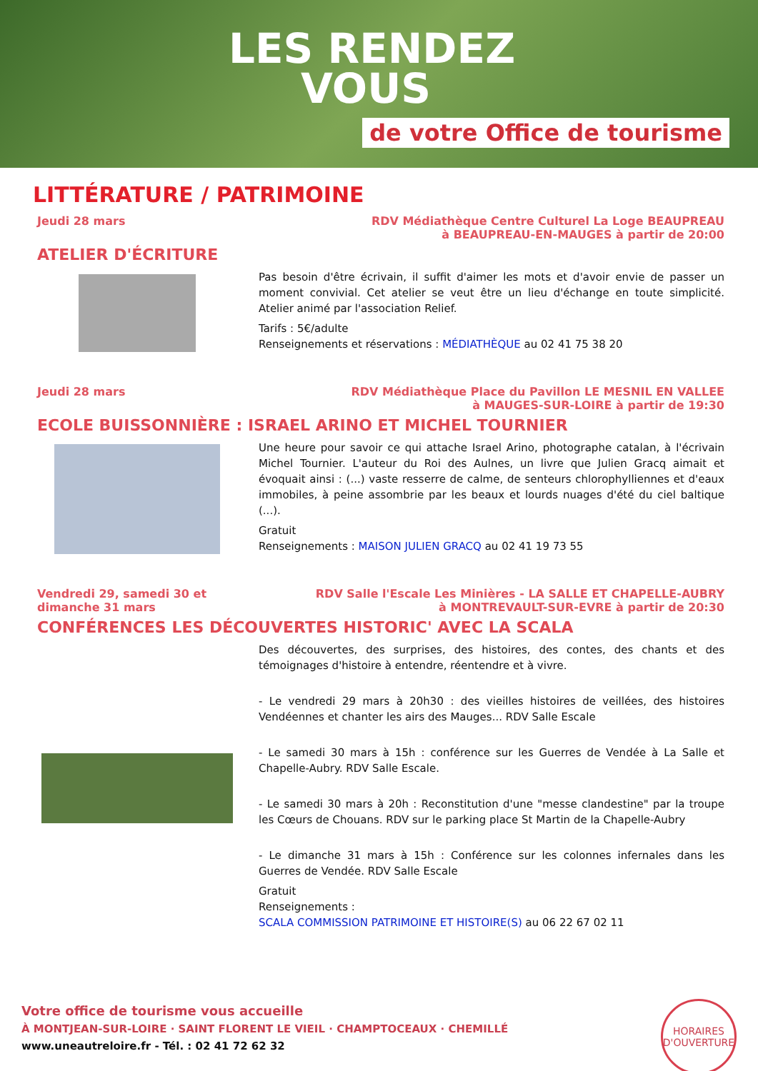LES RENDEZ
VOUS
de votre Office de tourisme
LITTÉRATURE / PATRIMOINE
Jeudi 28 mars RDV Médiathèque Centre Culturel La Loge BEAUPREAU
à BEAUPREAU-EN-MAUGES à partir de 20:00
ATELIER D'ÉCRITURE
Pas besoin d'être écrivain, il suffit d'aimer les mots et d'avoir envie de passer un moment convivial. Cet atelier se veut être un lieu d'échange en toute simplicité. Atelier animé par l'association Relief.
Tarifs : 5€/adulte
Renseignements et réservations : MÉDIATHÈQUE au 02 41 75 38 20
Jeudi 28 mars RDV Médiathèque Place du Pavillon LE MESNIL EN VALLEE
à MAUGES-SUR-LOIRE à partir de 19:30
ECOLE BUISSONNIÈRE : ISRAEL ARINO ET MICHEL TOURNIER
Une heure pour savoir ce qui attache Israel Arino, photographe catalan, à l'écrivain Michel Tournier. L'auteur du Roi des Aulnes, un livre que Julien Gracq aimait et évoquait ainsi : (...) vaste resserre de calme, de senteurs chlorophylliennes et d'eaux immobiles, à peine assombrie par les beaux et lourds nuages d'été du ciel baltique (...).
Gratuit
Renseignements : MAISON JULIEN GRACQ au 02 41 19 73 55
Vendredi 29, samedi 30 et
dimanche 31 mars
RDV Salle l'Escale Les Minières - LA SALLE ET CHAPELLE-AUBRY
à MONTREVAULT-SUR-EVRE à partir de 20:30
CONFÉRENCES LES DÉCOUVERTES HISTORIC' AVEC LA SCALA
Des découvertes, des surprises, des histoires, des contes, des chants et des témoignages d'histoire à entendre, réentendre et à vivre.
- Le vendredi 29 mars à 20h30 : des vieilles histoires de veillées, des histoires Vendéennes et chanter les airs des Mauges... RDV Salle Escale
- Le samedi 30 mars à 15h : conférence sur les Guerres de Vendée à La Salle et Chapelle-Aubry. RDV Salle Escale.
- Le samedi 30 mars à 20h : Reconstitution d'une "messe clandestine" par la troupe les Cœurs de Chouans. RDV sur le parking place St Martin de la Chapelle-Aubry
- Le dimanche 31 mars à 15h : Conférence sur les colonnes infernales dans les Guerres de Vendée. RDV Salle Escale
Gratuit
Renseignements :
SCALA COMMISSION PATRIMOINE ET HISTOIRE(S) au 06 22 67 02 11
Votre office de tourisme vous accueille
À MONTJEAN-SUR-LOIRE · SAINT FLORENT LE VIEIL · CHAMPTOCEAUX · CHEMILLÉ
www.uneautreloire.fr - Tél. : 02 41 72 62 32
HORAIRES
D'OUVERTURE